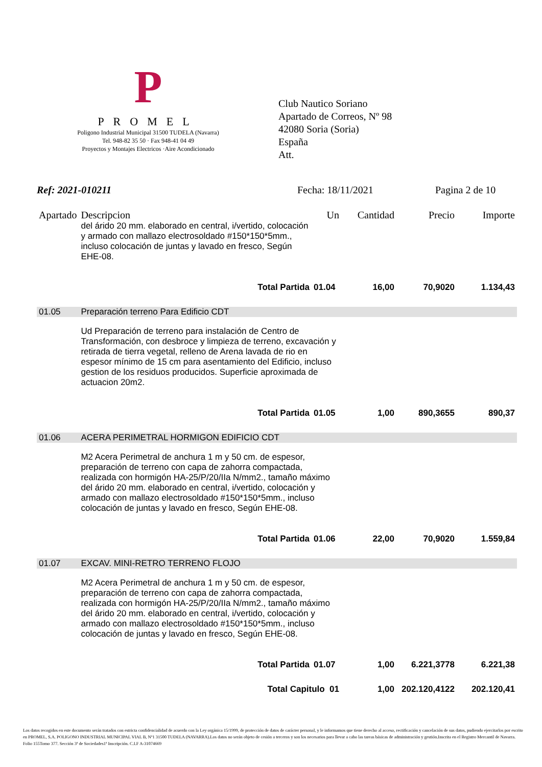P
PROMEL
Poligono Industrial Municipal 31500 TUDELA (Navarra)
Tel. 948-82 35 50 · Fax 948-41 04 49
Proyectos y Montajes Electricos ·Aire Acondicionado
Club Nautico Soriano
Apartado de Correos, Nº 98
42080 Soria (Soria)
España
Att.
Ref: 2021-010211 Fecha: 18/11/2021 Pagina 2 de 10
| Apartado | Descripcion | Un | Cantidad | Precio | Importe |
| --- | --- | --- | --- | --- | --- |
| | del árido 20 mm. elaborado en central, i/vertido, colocación y armado con mallazo electrosoldado #150*150*5mm., incluso colocación de juntas y lavado en fresco, Según EHE-08. | | | | |
| | Total Partida | 01.04 | 16,00 | 70,9020 | 1.134,43 |
| 01.05 | Preparación terreno Para Edificio CDT | | | | |
| | Ud Preparación de terreno para instalación de Centro de Transformación, con desbroce y limpieza de terreno, excavación y retirada de tierra vegetal, relleno de Arena lavada de rio en espesor mínimo de 15 cm para asentamiento del Edificio, incluso gestion de los residuos producidos. Superficie aproximada de actuacion 20m2. | | | | |
| | Total Partida | 01.05 | 1,00 | 890,3655 | 890,37 |
| 01.06 | ACERA PERIMETRAL HORMIGON EDIFICIO CDT | | | | |
| | M2 Acera Perimetral de anchura 1 m y 50 cm. de espesor, preparación de terreno con capa de zahorra compactada, realizada con hormigón HA-25/P/20/IIa N/mm2., tamaño máximo del árido 20 mm. elaborado en central, i/vertido, colocación y armado con mallazo electrosoldado #150*150*5mm., incluso colocación de juntas y lavado en fresco, Según EHE-08. | | | | |
| | Total Partida | 01.06 | 22,00 | 70,9020 | 1.559,84 |
| 01.07 | EXCAV. MINI-RETRO TERRENO FLOJO | | | | |
| | M2 Acera Perimetral de anchura 1 m y 50 cm. de espesor, preparación de terreno con capa de zahorra compactada, realizada con hormigón HA-25/P/20/IIa N/mm2., tamaño máximo del árido 20 mm. elaborado en central, i/vertido, colocación y armado con mallazo electrosoldado #150*150*5mm., incluso colocación de juntas y lavado en fresco, Según EHE-08. | | | | |
| | Total Partida | 01.07 | 1,00 | 6.221,3778 | 6.221,38 |
| | Total Capitulo 01 | | 1,00 | 202.120,4122 | 202.120,41 |
Los datos recogidos en este documento serán tratados con estricta confidencialidad de acuerdo con la Ley orgánica 15/1999, de protección de datos de carácter personal, y le informamos que tiene derecho al acceso, rectificación y cancelación de sus datos, pudiendo ejercitarlos por escrito en PROMEL, S.A. POLIGONO INDUSTRIAL MUNICIPAL VIAL B, Nº1 31500 TUDELA (NAVARRA).Los datos no serán objeto de cesión a terceros y son los necesarios para llevar a cabo las tareas básicas de administración y gestión.Inscrita en el Registro Mercantil de Navarra. Folio 155Tomo 377. Sección 3ª de Sociedades1ª Inscripción. C.I.F A-31074669